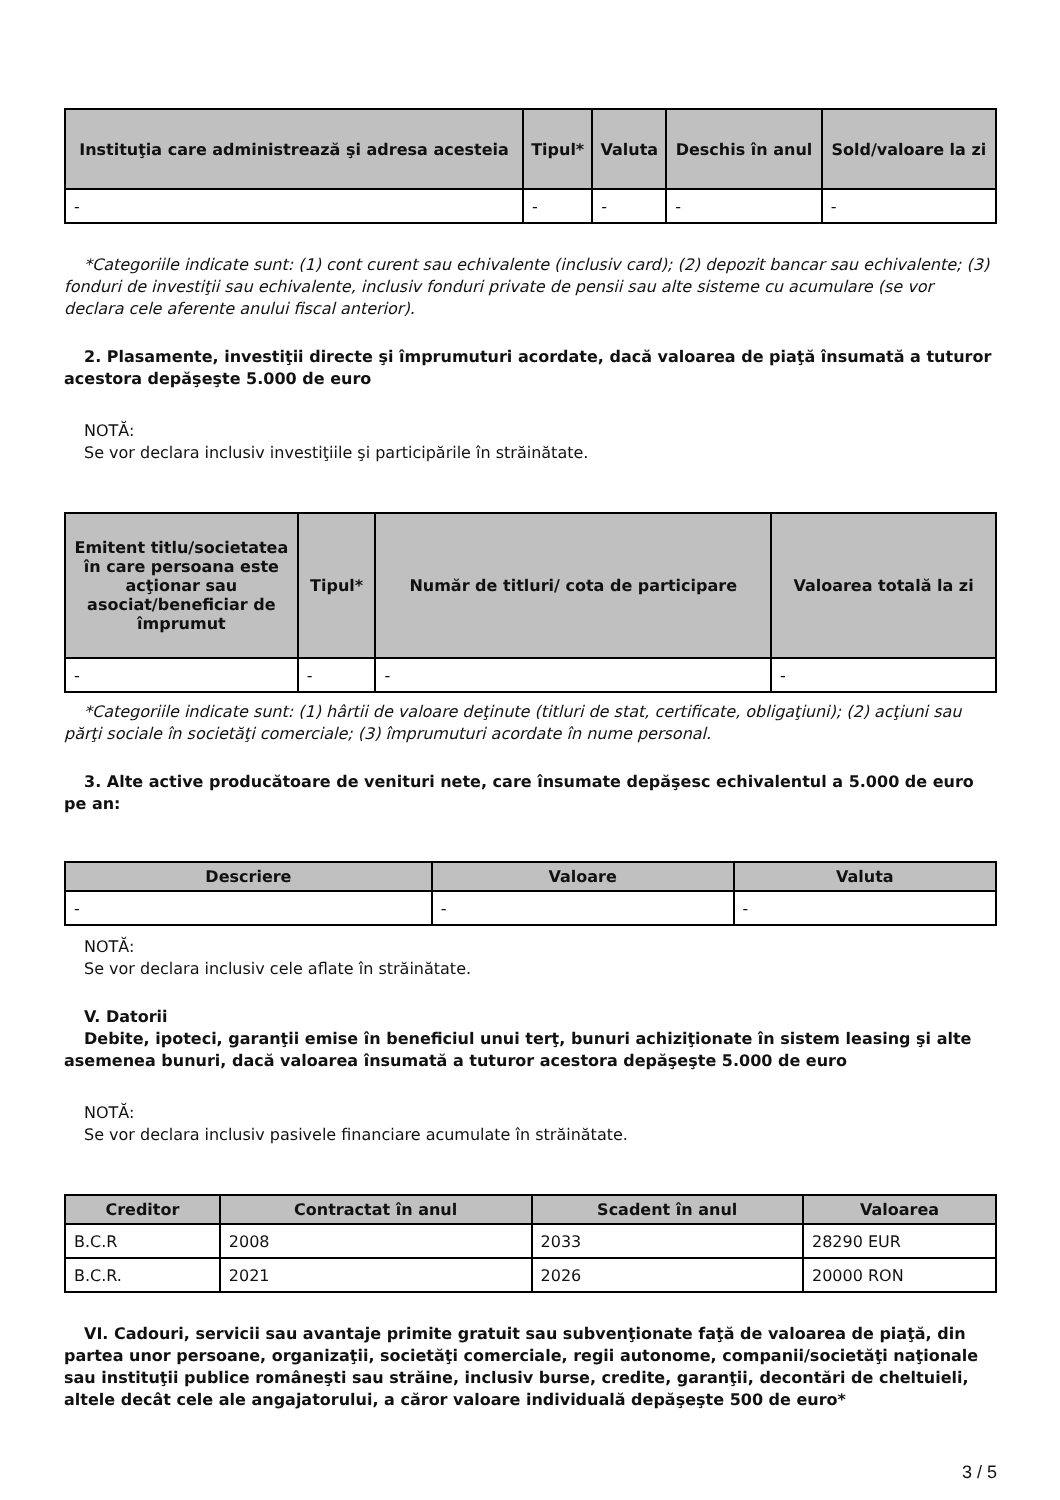| Instituţia care administrează şi adresa acesteia | Tipul* | Valuta | Deschis în anul | Sold/valoare la zi |
| --- | --- | --- | --- | --- |
| - | - | - | - | - |
*Categoriile indicate sunt: (1) cont curent sau echivalente (inclusiv card); (2) depozit bancar sau echivalente; (3) fonduri de investiţii sau echivalente, inclusiv fonduri private de pensii sau alte sisteme cu acumulare (se vor declara cele aferente anului fiscal anterior).
2. Plasamente, investiţii directe şi împrumuturi acordate, dacă valoarea de piaţă însumată a tuturor acestora depăşeşte 5.000 de euro
NOTĂ:
Se vor declara inclusiv investiţiile şi participările în străinătate.
| Emitent titlu/societatea în care persoana este acţionar sau asociat/beneficiar de împrumut | Tipul* | Număr de titluri/ cota de participare | Valoarea totală la zi |
| --- | --- | --- | --- |
| - | - | - | - |
*Categoriile indicate sunt: (1) hârtii de valoare deţinute (titluri de stat, certificate, obligaţiuni); (2) acţiuni sau părţi sociale în societăţi comerciale; (3) împrumuturi acordate în nume personal.
3. Alte active producătoare de venituri nete, care însumate depăşesc echivalentul a 5.000 de euro pe an:
| Descriere | Valoare | Valuta |
| --- | --- | --- |
| - | - | - |
NOTĂ:
Se vor declara inclusiv cele aflate în străinătate.
V. Datorii
Debite, ipoteci, garanţii emise în beneficiul unui terţ, bunuri achiziţionate în sistem leasing şi alte asemenea bunuri, dacă valoarea însumată a tuturor acestora depăşeşte 5.000 de euro
NOTĂ:
Se vor declara inclusiv pasivele financiare acumulate în străinătate.
| Creditor | Contractat în anul | Scadent în anul | Valoarea |
| --- | --- | --- | --- |
| B.C.R | 2008 | 2033 | 28290 EUR |
| B.C.R. | 2021 | 2026 | 20000 RON |
VI. Cadouri, servicii sau avantaje primite gratuit sau subvenţionate faţă de valoarea de piaţă, din partea unor persoane, organizaţii, societăţi comerciale, regii autonome, companii/societăţi naţionale sau instituţii publice româneşti sau străine, inclusiv burse, credite, garanţii, decontări de cheltuieli, altele decât cele ale angajatorului, a căror valoare individuală depăşeşte 500 de euro*
3 / 5